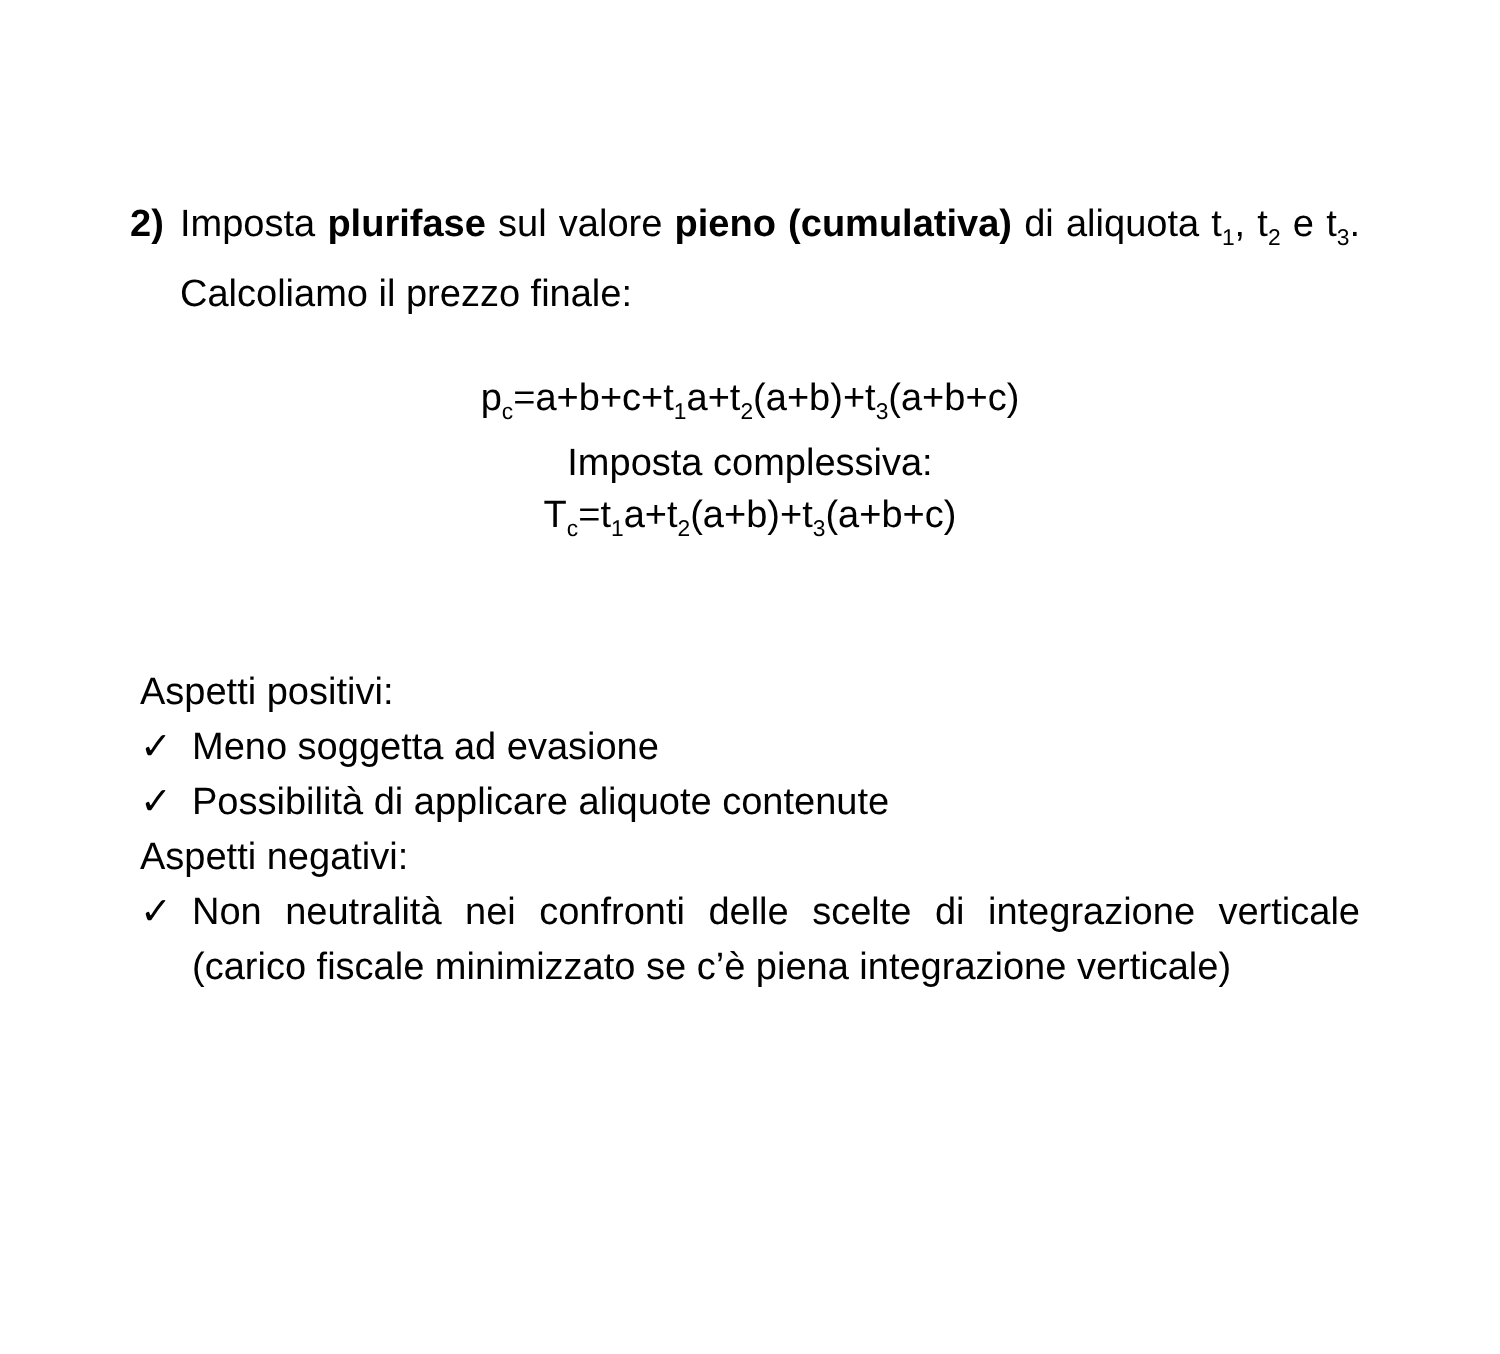2) Imposta plurifase sul valore pieno (cumulativa) di aliquota t<sub>1</sub>, t<sub>2</sub> e t<sub>3</sub>. Calcoliamo il prezzo finale:
p<sub>c</sub>=a+b+c+t<sub>1</sub>a+t<sub>2</sub>(a+b)+t<sub>3</sub>(a+b+c)
Imposta complessiva:
T<sub>c</sub>=t<sub>1</sub>a+t<sub>2</sub>(a+b)+t<sub>3</sub>(a+b+c)
Aspetti positivi:
✓ Meno soggetta ad evasione
✓ Possibilità di applicare aliquote contenute
Aspetti negativi:
✓ Non neutralità nei confronti delle scelte di integrazione verticale (carico fiscale minimizzato se c’è piena integrazione verticale)